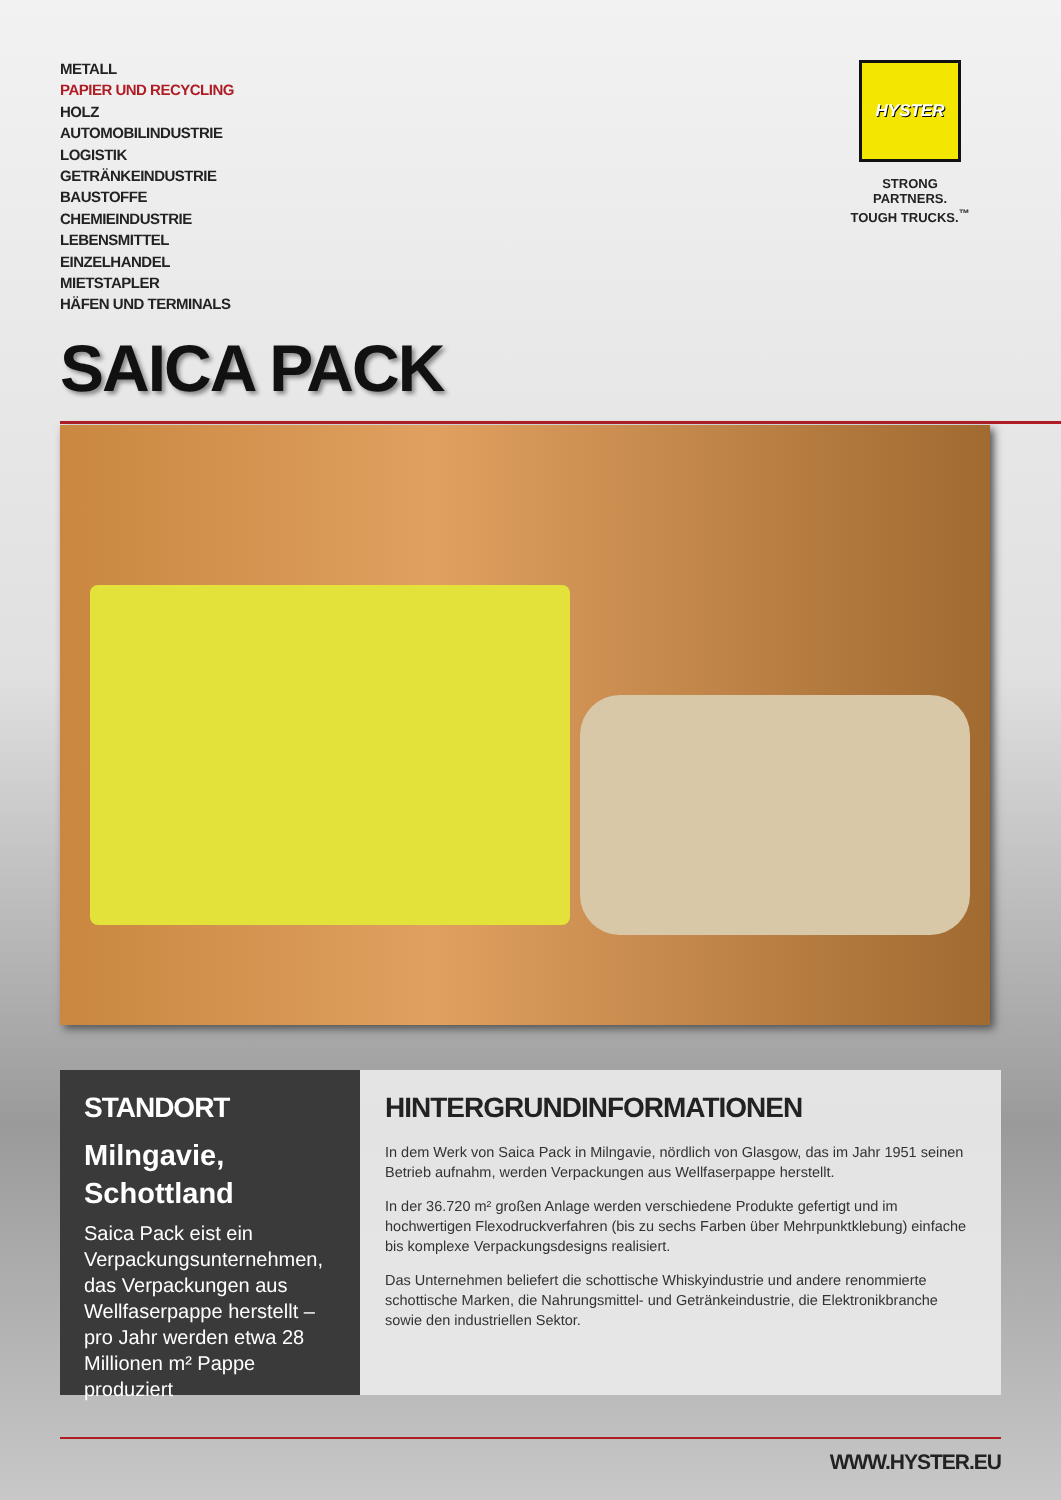METALL
PAPIER UND RECYCLING
HOLZ
AUTOMOBILINDUSTRIE
LOGISTIK
GETRÄNKEINDUSTRIE
BAUSTOFFE
CHEMIEINDUSTRIE
LEBENSMITTEL
EINZELHANDEL
MIETSTAPLER
HÄFEN UND TERMINALS
HYSTER
STRONG PARTNERS.
TOUGH TRUCKS.<sup>™</sup>
SAICA PACK
STANDORT
Milngavie,
Schottland
Saica Pack eist ein Verpackungsunternehmen, das Verpackungen aus Wellfaserpappe herstellt – pro Jahr werden etwa 28 Millionen m² Pappe produziert
HINTERGRUNDINFORMATIONEN
In dem Werk von Saica Pack in Milngavie, nördlich von Glasgow, das im Jahr 1951 seinen Betrieb aufnahm, werden Verpackungen aus Wellfaserpappe herstellt.
In der 36.720 m² großen Anlage werden verschiedene Produkte gefertigt und im hochwertigen Flexodruckverfahren (bis zu sechs Farben über Mehrpunktklebung) einfache bis komplexe Verpackungsdesigns realisiert.
Das Unternehmen beliefert die schottische Whiskyindustrie und andere renommierte schottische Marken, die Nahrungsmittel- und Getränkeindustrie, die Elektronikbranche sowie den industriellen Sektor.
WWW.HYSTER.EU